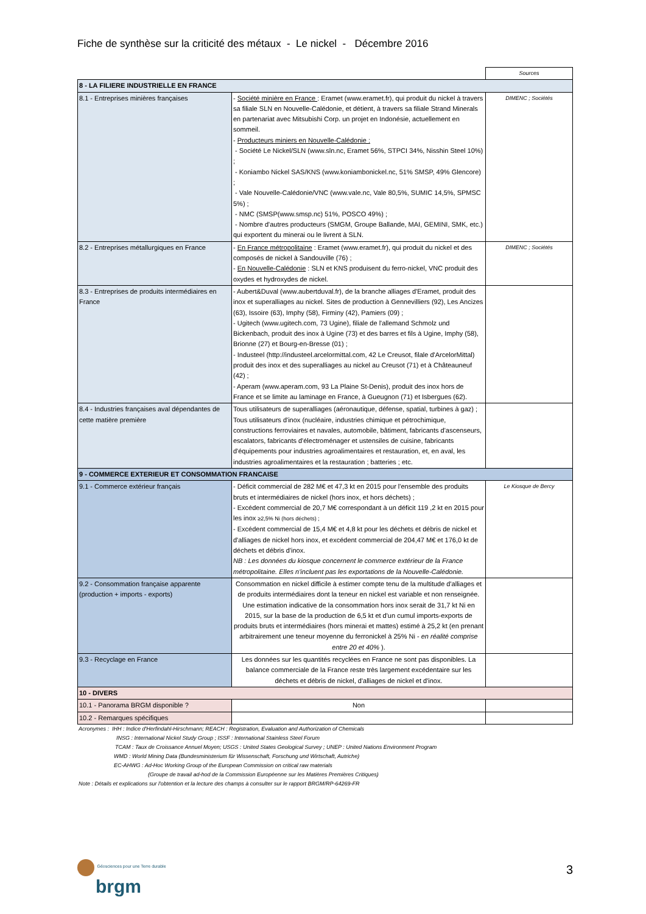Fiche de synthèse sur la criticité des métaux - Le nickel - Décembre 2016
| | | Sources |
| 8 - LA FILIERE INDUSTRIELLE EN FRANCE | | |
| 8.1 - Entreprises minières françaises | - Société minière en France : Eramet (www.eramet.fr), qui produit du nickel à travers sa filiale SLN en Nouvelle-Calédonie, et détient, à travers sa filiale Strand Minerals en partenariat avec Mitsubishi Corp. un projet en Indonésie, actuellement en sommeil. - Producteurs miniers en Nouvelle-Calédonie : - Société Le Nickel/SLN (www.sln.nc, Eramet 56%, STPCI 34%, Nisshin Steel 10%) ; - Koniambo Nickel SAS/KNS (www.koniambonickel.nc, 51% SMSP, 49% Glencore) ; - Vale Nouvelle-Calédonie/VNC (www.vale.nc, Vale 80,5%, SUMIC 14,5%, SPMSC 5%) ; - NMC (SMSP(www.smsp.nc) 51%, POSCO 49%) ; - Nombre d'autres producteurs (SMGM, Groupe Ballande, MAI, GEMINI, SMK, etc.) qui exportent du minerai ou le livrent à SLN. | DIMENC ; Sociétés |
| 8.2 - Entreprises métallurgiques en France | - En France métropolitaine : Eramet (www.eramet.fr), qui produit du nickel et des composés de nickel à Sandouville (76) ; - En Nouvelle-Calédonie : SLN et KNS produisent du ferro-nickel, VNC produit des oxydes et hydroxydes de nickel. | DIMENC ; Sociétés |
| 8.3 - Entreprises de produits intermédiaires en France | - Aubert&Duval (www.aubertduval.fr), de la branche alliages d'Eramet, produit des inox et superalliages au nickel. Sites de production à Gennevilliers (92), Les Ancizes (63), Issoire (63), Imphy (58), Firminy (42), Pamiers (09) ; - Ugitech (www.ugitech.com, 73 Ugine), filiale de l'allemand Schmolz und Bickenbach, produit des inox à Ugine (73) et des barres et fils à Ugine, Imphy (58), Brionne (27) et Bourg-en-Bresse (01) ; - Industeel (http://industeel.arcelormittal.com, 42 Le Creusot, filale d'ArcelorMittal) produit des inox et des superalliages au nickel au Creusot (71) et à Châteauneuf (42) ; - Aperam (www.aperam.com, 93 La Plaine St-Denis), produit des inox hors de France et se limite au laminage en France, à Gueugnon (71) et Isbergues (62). | |
| 8.4 - Industries françaises aval dépendantes de cette matière première | Tous utilisateurs de superalliages (aéronautique, défense, spatial, turbines à gaz) ; Tous utilisateurs d'inox (nucléaire, industries chimique et pétrochimique, constructions ferroviaires et navales, automobile, bâtiment, fabricants d'ascenseurs, escalators, fabricants d'électroménager et ustensiles de cuisine, fabricants d'équipements pour industries agroalimentaires et restauration, et, en aval, les industries agroalimentaires et la restauration ; batteries ; etc. | |
| 9 - COMMERCE EXTERIEUR ET CONSOMMATION FRANCAISE | | |
| 9.1 - Commerce extérieur français | - Déficit commercial de 282 M€ et 47,3 kt en 2015 pour l'ensemble des produits bruts et intermédiaires de nickel (hors inox, et hors déchets) ; - Excédent commercial de 20,7 M€ correspondant à un déficit 119 ,2 kt en 2015 pour les inox ≥2,5% Ni (hors déchets) ; - Excédent commercial de 15,4 M€ et 4,8 kt pour les déchets et débris de nickel et d'alliages de nickel hors inox, et excédent commercial de 204,47 M€ et 176,0 kt de déchets et débris d'inox. NB : Les données du kiosque concernent le commerce extérieur de la France métropolitaine. Elles n'incluent pas les exportations de la Nouvelle-Calédonie. | Le Kiosque de Bercy |
| 9.2 - Consommation française apparente (production + imports - exports) | Consommation en nickel difficile à estimer compte tenu de la multitude d'alliages et de produits intermédiaires dont la teneur en nickel est variable et non renseignée. Une estimation indicative de la consommation hors inox serait de 31,7 kt Ni en 2015, sur la base de la production de 6,5 kt et d'un cumul imports-exports de produits bruts et intermédiaires (hors minerai et mattes) estimé à 25,2 kt (en prenant arbitrairement une teneur moyenne du ferronickel à 25% Ni - en réalité comprise entre 20 et 40% ). | |
| 9.3 - Recyclage en France | Les données sur les quantités recyclées en France ne sont pas disponibles. La balance commerciale de la France reste très largement excédentaire sur les déchets et débris de nickel, d'alliages de nickel et d'inox. | |
| 10 - DIVERS | | |
| 10.1 - Panorama BRGM disponible ? | Non | |
| 10.2 - Remarques spécifiques | | |
Acronymes : IHH : Indice d'Herfindahl-Hirschmann; REACH : Registration, Evaluation and Authorization of Chemicals
INSG : International Nickel Study Group ; ISSF : International Stainless Steel Forum
TCAM : Taux de Croissance Annuel Moyen; USGS : United States Geological Survey ; UNEP : United Nations Environment Program
WMD : World Mining Data (Bundesministerium für Wissenschaft, Forschung und Wirtschaft, Autriche)
EC-AHWG : Ad-Hoc Working Group of the European Commission on critical raw materials
(Groupe de travail ad-hod de la Commission Européenne sur les Matières Premières Critiques)
Note : Détails et explications sur l'obtention et la lecture des champs à consulter sur le rapport BRGM/RP-64269-FR
Géosciences pour une Terre durable
brgm
3